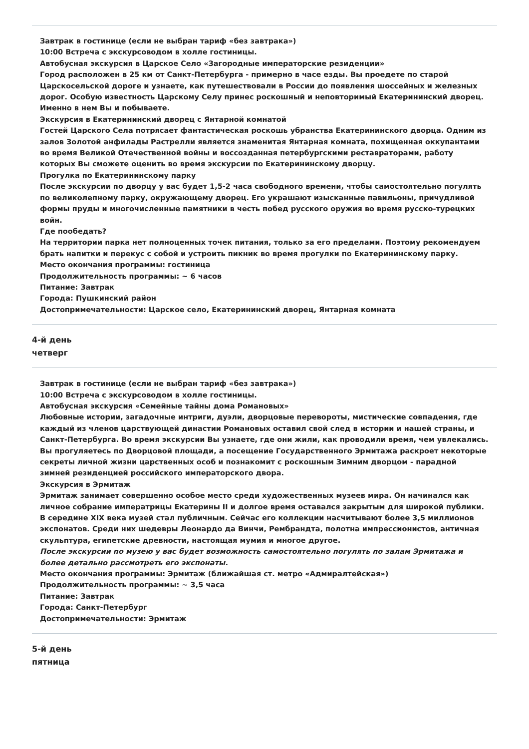Завтрак в гостинице (если не выбран тариф «без завтрака»)
10:00 Встреча с экскурсоводом в холле гостиницы.
Автобусная экскурсия в Царское Село «Загородные императорские резиденции»
Город расположен в 25 км от Санкт-Петербурга - примерно в часе езды. Вы проедете по старой Царскосельской дороге и узнаете, как путешествовали в России до появления шоссейных и железных дорог. Особую известность Царскому Селу принес роскошный и неповторимый Екатерининский дворец. Именно в нем Вы и побываете.
Экскурсия в Екатерининский дворец с Янтарной комнатой
Гостей Царского Села потрясает фантастическая роскошь убранства Екатерининского дворца. Одним из залов Золотой анфилады Растрелли является знаменитая Янтарная комната, похищенная оккупантами во время Великой Отечественной войны и воссозданная петербургскими реставраторами, работу которых Вы сможете оценить во время экскурсии по Екатерининскому дворцу.
Прогулка по Екатерининскому парку
После экскурсии по дворцу у вас будет 1,5-2 часа свободного времени, чтобы самостоятельно погулять по великолепному парку, окружающему дворец. Его украшают изысканные павильоны, причудливой формы пруды и многочисленные памятники в честь побед русского оружия во время русско-турецких войн.
Где пообедать?
На территории парка нет полноценных точек питания, только за его пределами. Поэтому рекомендуем брать напитки и перекус с собой и устроить пикник во время прогулки по Екатерининскому парку.
Место окончания программы: гостиница
Продолжительность программы: ~ 6 часов
Питание: Завтрак
Города: Пушкинский район
Достопримечательности: Царское село, Екатерининский дворец, Янтарная комната
4-й день
четверг
Завтрак в гостинице (если не выбран тариф «без завтрака»)
10:00 Встреча с экскурсоводом в холле гостиницы.
Автобусная экскурсия «Семейные тайны дома Романовых»
Любовные истории, загадочные интриги, дуэли, дворцовые перевороты, мистические совпадения, где каждый из членов царствующей династии Романовых оставил свой след в истории и нашей страны, и Санкт-Петербурга. Во время экскурсии Вы узнаете, где они жили, как проводили время, чем увлекались. Вы прогуляетесь по Дворцовой площади, а посещение Государственного Эрмитажа раскроет некоторые секреты личной жизни царственных особ и познакомит с роскошным Зимним дворцом - парадной зимней резиденцией российского императорского двора.
Экскурсия в Эрмитаж
Эрмитаж занимает совершенно особое место среди художественных музеев мира. Он начинался как личное собрание императрицы Екатерины II и долгое время оставался закрытым для широкой публики. В середине XIX века музей стал публичным. Сейчас его коллекции насчитывают более 3,5 миллионов экспонатов. Среди них шедевры Леонардо да Винчи, Рембрандта, полотна импрессионистов, античная скульптура, египетские древности, настоящая мумия и многое другое.
После экскурсии по музею у вас будет возможность самостоятельно погулять по залам Эрмитажа и более детально рассмотреть его экспонаты.
Место окончания программы: Эрмитаж (ближайшая ст. метро «Адмиралтейская»)
Продолжительность программы: ~ 3,5 часа
Питание: Завтрак
Города: Санкт-Петербург
Достопримечательности: Эрмитаж
5-й день
пятница